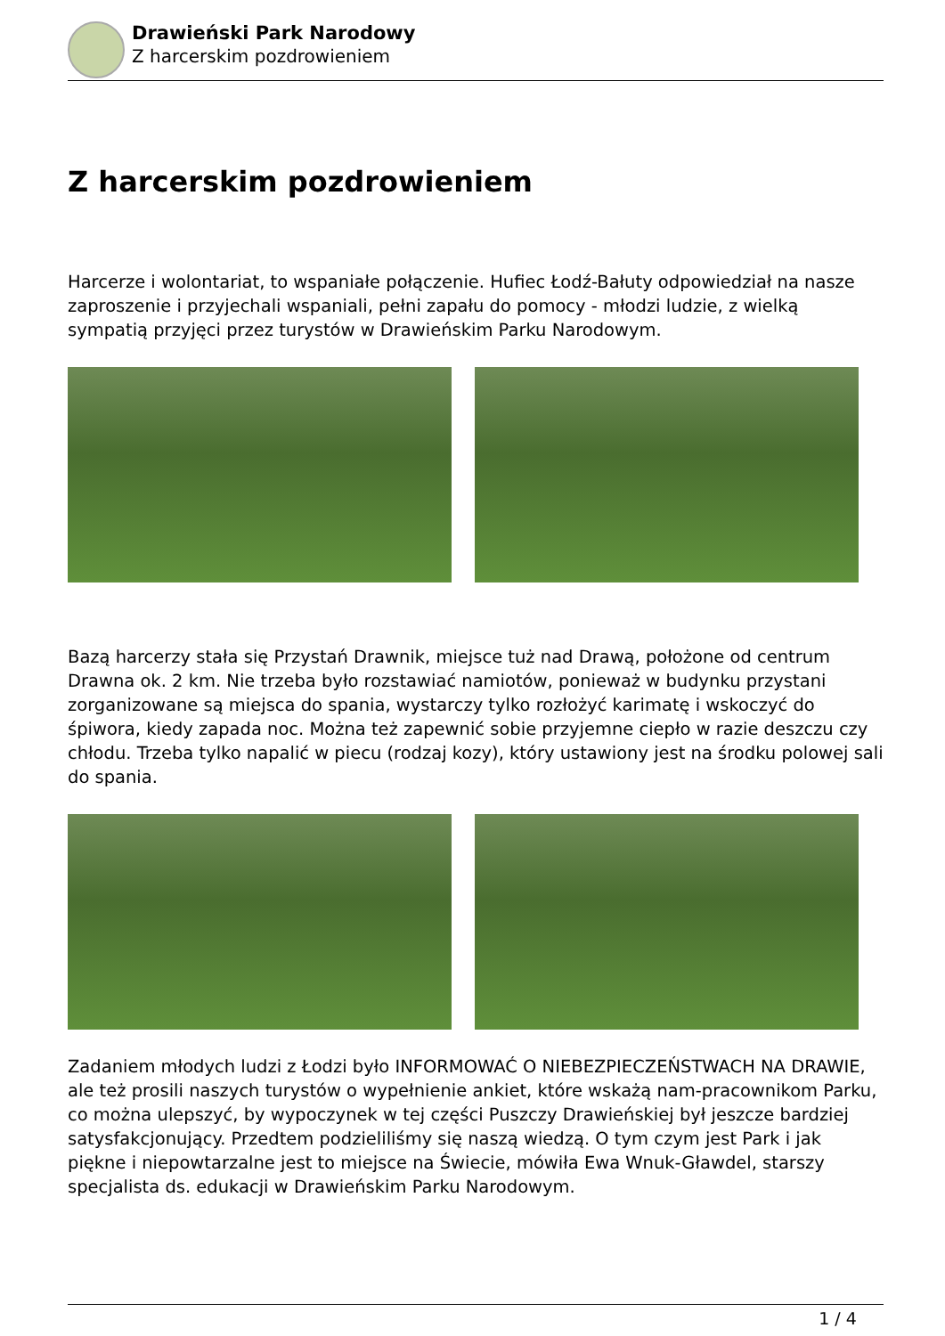Drawieński Park Narodowy
Z harcerskim pozdrowieniem
Z harcerskim pozdrowieniem
Harcerze i wolontariat, to wspaniałe połączenie. Hufiec Łodź-Bałuty odpowiedział na nasze zaproszenie i przyjechali wspaniali, pełni zapału do pomocy - młodzi ludzie, z wielką sympatią przyjęci przez turystów w Drawieńskim Parku Narodowym.
Bazą harcerzy stała się Przystań Drawnik, miejsce tuż nad Drawą, położone od centrum Drawna ok. 2 km. Nie trzeba było rozstawiać namiotów, ponieważ w budynku przystani zorganizowane są miejsca do spania, wystarczy tylko rozłożyć karimatę i wskoczyć do śpiwora, kiedy zapada noc. Można też zapewnić sobie przyjemne ciepło w razie deszczu czy chłodu. Trzeba tylko napalić w piecu (rodzaj kozy), który ustawiony jest na środku polowej sali do spania.
Zadaniem młodych ludzi z Łodzi było INFORMOWAĆ O NIEBEZPIECZEŃSTWACH NA DRAWIE, ale też prosili naszych turystów o wypełnienie ankiet, które wskażą nam-pracownikom Parku, co można ulepszyć, by wypoczynek w tej części Puszczy Drawieńskiej był jeszcze bardziej satysfakcjonujący. Przedtem podzieliliśmy się naszą wiedzą. O tym czym jest Park i jak piękne i niepowtarzalne jest to miejsce na Świecie, mówiła Ewa Wnuk-Gławdel, starszy specjalista ds. edukacji w Drawieńskim Parku Narodowym.
1 / 4